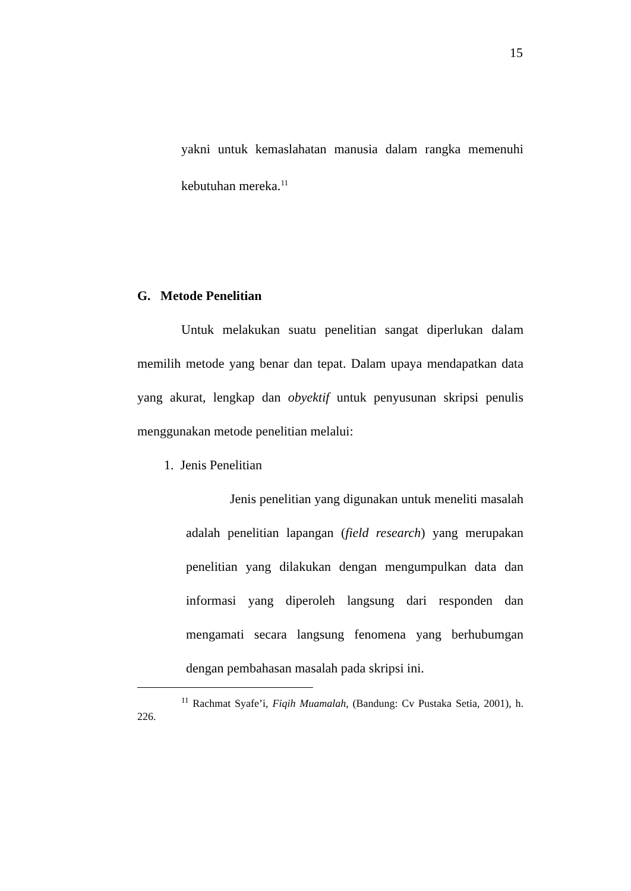15
yakni untuk kemaslahatan manusia dalam rangka memenuhi kebutuhan mereka.<sup>11</sup>
G. Metode Penelitian
Untuk melakukan suatu penelitian sangat diperlukan dalam memilih metode yang benar dan tepat. Dalam upaya mendapatkan data yang akurat, lengkap dan obyektif untuk penyusunan skripsi penulis menggunakan metode penelitian melalui:
1. Jenis Penelitian
Jenis penelitian yang digunakan untuk meneliti masalah adalah penelitian lapangan (field research) yang merupakan penelitian yang dilakukan dengan mengumpulkan data dan informasi yang diperoleh langsung dari responden dan mengamati secara langsung fenomena yang berhubumgan dengan pembahasan masalah pada skripsi ini.
<sup>11</sup> Rachmat Syafe’i, Fiqih Muamalah, (Bandung: Cv Pustaka Setia, 2001), h. 226.